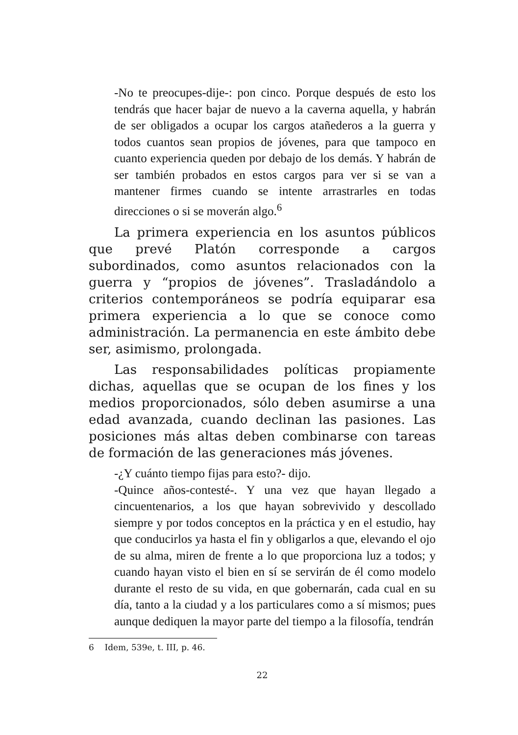-No te preocupes-dije-: pon cinco. Porque después de esto los tendrás que hacer bajar de nuevo a la caverna aquella, y habrán de ser obligados a ocupar los cargos atañederos a la guerra y todos cuantos sean propios de jóvenes, para que tampoco en cuanto experiencia queden por debajo de los demás. Y habrán de ser también probados en estos cargos para ver si se van a mantener firmes cuando se intente arrastrarles en todas direcciones o si se moverán algo.<sup>6</sup>
La primera experiencia en los asuntos públicos que prevé Platón corresponde a cargos subordinados, como asuntos relacionados con la guerra y “propios de jóvenes”. Trasladándolo a criterios contemporáneos se podría equiparar esa primera experiencia a lo que se conoce como administración. La permanencia en este ámbito debe ser, asimismo, prolongada.
Las responsabilidades políticas propiamente dichas, aquellas que se ocupan de los fines y los medios proporcionados, sólo deben asumirse a una edad avanzada, cuando declinan las pasiones. Las posiciones más altas deben combinarse con tareas de formación de las generaciones más jóvenes.
-¿Y cuánto tiempo fijas para esto?- dijo.
-Quince años-contesté-. Y una vez que hayan llegado a cincuentenarios, a los que hayan sobrevivido y descollado siempre y por todos conceptos en la práctica y en el estudio, hay que conducirlos ya hasta el fin y obligarlos a que, elevando el ojo de su alma, miren de frente a lo que proporciona luz a todos; y cuando hayan visto el bien en sí se servirán de él como modelo durante el resto de su vida, en que gobernarán, cada cual en su día, tanto a la ciudad y a los particulares como a sí mismos; pues aunque dediquen la mayor parte del tiempo a la filosofía, tendrán
6 Idem, 539e, t. III, p. 46.
22